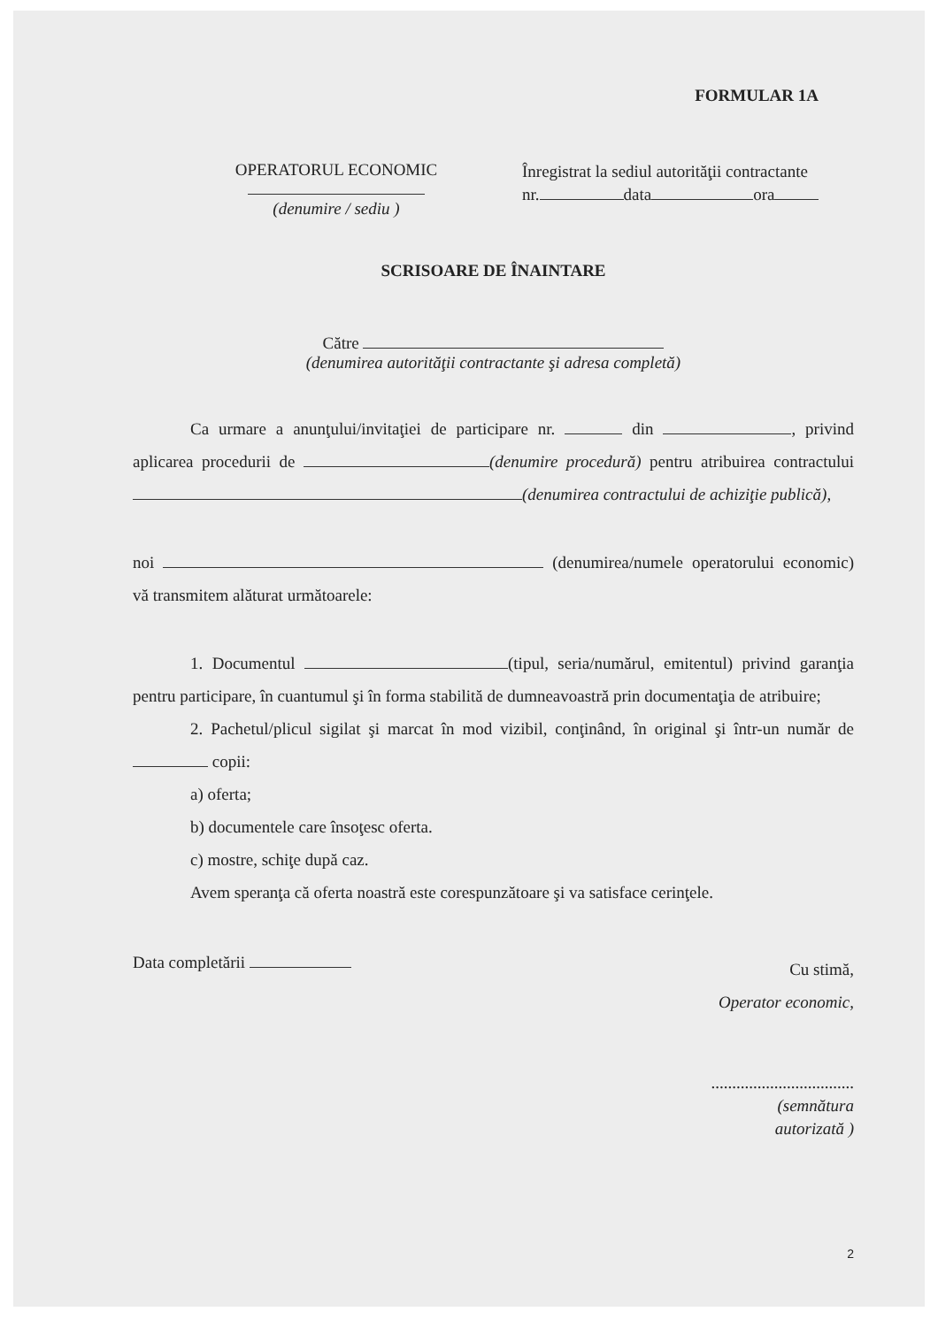FORMULAR 1A
OPERATORUL ECONOMIC
(denumire / sediu )
Înregistrat la sediul autorităţii contractante
nr. data ora
SCRISOARE DE ÎNAINTARE
Către
(denumirea autorităţii contractante şi adresa completă)
Ca urmare a anunţului/invitaţiei de participare nr. din , privind aplicarea procedurii de (denumire procedură) pentru atribuirea contractului (denumirea contractului de achiziţie publică),
noi (denumirea/numele operatorului economic) vă transmitem alăturat următoarele:
1. Documentul (tipul, seria/numărul, emitentul) privind garanţia pentru participare, în cuantumul şi în forma stabilită de dumneavoastră prin documentaţia de atribuire;
2. Pachetul/plicul sigilat şi marcat în mod vizibil, conţinând, în original şi într-un număr de copii:
a) oferta;
b) documentele care însoţesc oferta.
c) mostre, schiţe după caz.
Avem speranţa că oferta noastră este corespunzătoare şi va satisface cerinţele.
Data completării
Cu stimă,
Operator economic,
..................................
(semnătura
autorizată )
2